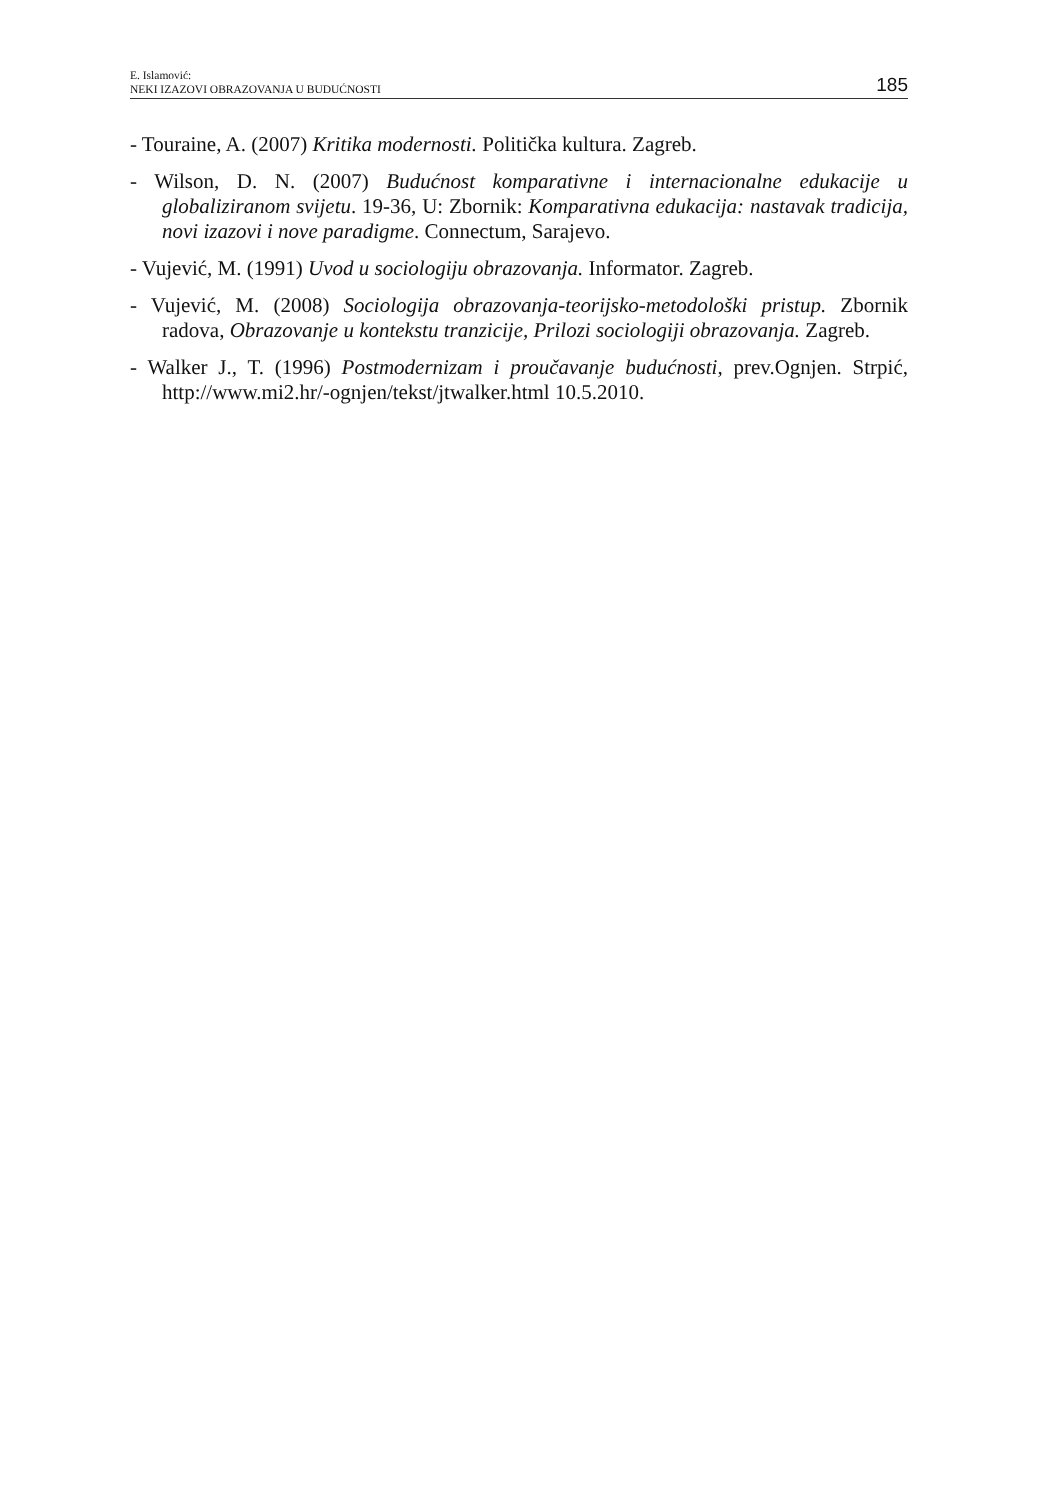E. Islamović:
NEKI IZAZOVI OBRAZOVANJA U BUDUĆNOSTI
185
- Touraine, A. (2007) Kritika modernosti. Politička kultura. Zagreb.
- Wilson, D. N. (2007) Budućnost komparativne i internacionalne edukacije u globaliziranom svijetu. 19-36, U: Zbornik: Komparativna edukacija: nastavak tradicija, novi izazovi i nove paradigme. Connectum, Sarajevo.
- Vujević, M. (1991) Uvod u sociologiju obrazovanja. Informator. Zagreb.
- Vujević, M. (2008) Sociologija obrazovanja-teorijsko-metodološki pristup. Zbornik radova, Obrazovanje u kontekstu tranzicije, Prilozi sociologiji obrazovanja. Zagreb.
- Walker J., T. (1996) Postmodernizam i proučavanje budućnosti, prev.Ognjen. Strpić, http://www.mi2.hr/-ognjen/tekst/jtwalker.html 10.5.2010.